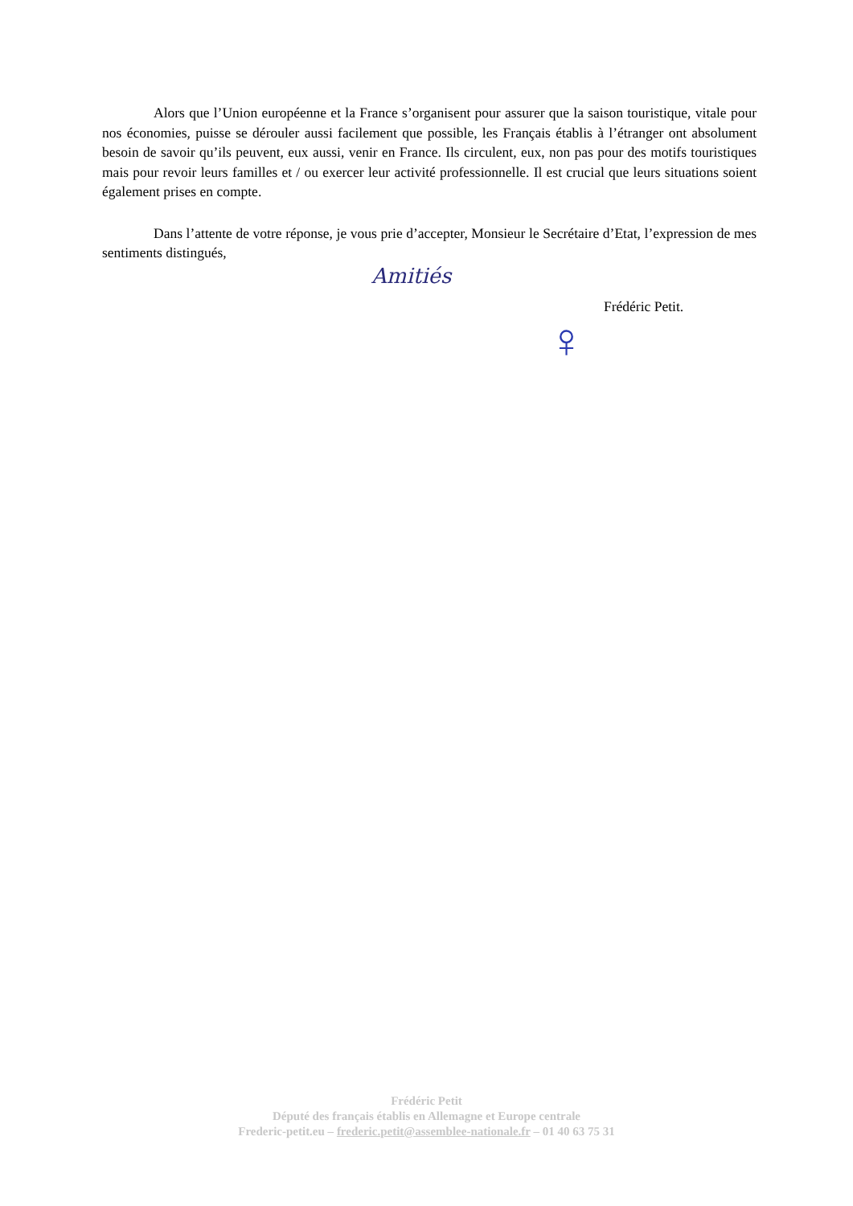Alors que l’Union européenne et la France s’organisent pour assurer que la saison touristique, vitale pour nos économies, puisse se dérouler aussi facilement que possible, les Français établis à l’étranger ont absolument besoin de savoir qu’ils peuvent, eux aussi, venir en France. Ils circulent, eux, non pas pour des motifs touristiques mais pour revoir leurs familles et / ou exercer leur activité professionnelle. Il est crucial que leurs situations soient également prises en compte.
Dans l’attente de votre réponse, je vous prie d’accepter, Monsieur le Secrétaire d’Etat, l’expression de mes sentiments distingués,
Amitiés
Frédéric Petit.
♀
Frédéric Petit
Député des français établis en Allemagne et Europe centrale
Frederic-petit.eu – frederic.petit@assemblee-nationale.fr – 01 40 63 75 31